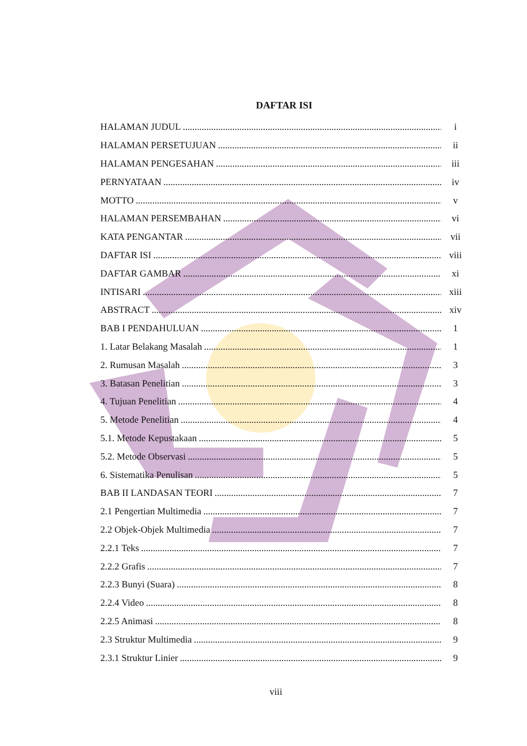DAFTAR ISI
HALAMAN JUDUL i
HALAMAN PERSETUJUAN ii
HALAMAN PENGESAHAN iii
PERNYATAAN iv
MOTTO v
HALAMAN PERSEMBAHAN vi
KATA PENGANTAR vii
DAFTAR ISI viii
DAFTAR GAMBAR xi
INTISARI xiii
ABSTRACT xiv
BAB I PENDAHULUAN 1
1. Latar Belakang Masalah 1
2. Rumusan Masalah 3
3. Batasan Penelitian 3
4. Tujuan Penelitian 4
5. Metode Penelitian 4
5.1. Metode Kepustakaan 5
5.2. Metode Observasi 5
6. Sistematika Penulisan 5
BAB II LANDASAN TEORI 7
2.1 Pengertian Multimedia 7
2.2 Objek-Objek Multimedia 7
2.2.1 Teks 7
2.2.2 Grafis 7
2.2.3 Bunyi (Suara) 8
2.2.4 Video 8
2.2.5 Animasi 8
2.3 Struktur Multimedia 9
2.3.1 Struktur Linier 9
viii